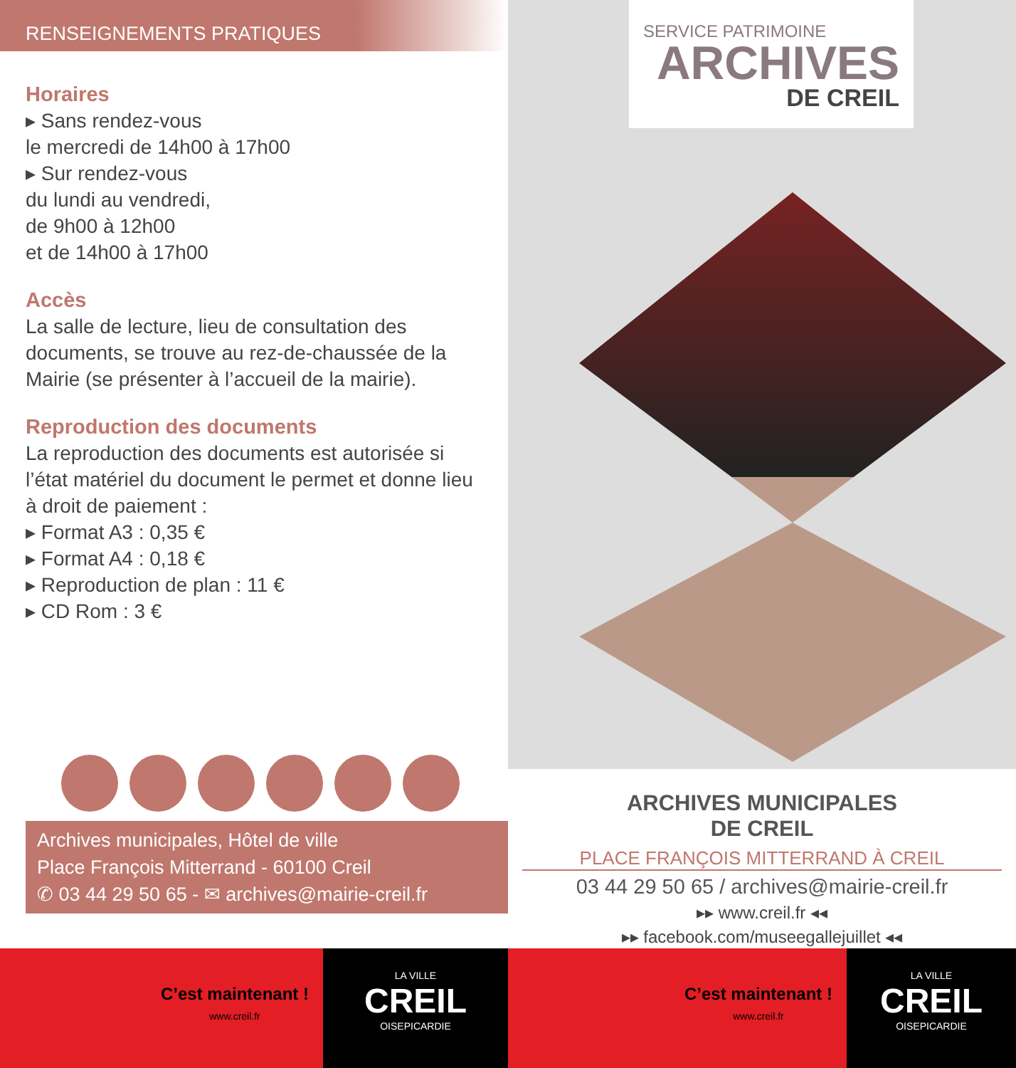RENSEIGNEMENTS PRATIQUES
Horaires
▸ Sans rendez-vous
le mercredi de 14h00 à 17h00
▸ Sur rendez-vous
du lundi au vendredi,
de 9h00 à 12h00
et de 14h00 à 17h00
Accès
La salle de lecture, lieu de consultation des documents, se trouve au rez-de-chaussée de la Mairie (se présenter à l’accueil de la mairie).
Reproduction des documents
La reproduction des documents est autorisée si l’état matériel du document le permet et donne lieu à droit de paiement :
▸ Format A3 : 0,35 €
▸ Format A4 : 0,18 €
▸ Reproduction de plan : 11 €
▸ CD Rom : 3 €
Archives municipales, Hôtel de ville
Place François Mitterrand - 60100 Creil
✆ 03 44 29 50 65 - ✉ archives@mairie-creil.fr
C’est maintenant !
www.creil.fr
LA VILLE
CREIL
OISEPICARDIE
SERVICE PATRIMOINE
ARCHIVES
DE CREIL
ARCHIVES MUNICIPALES
DE CREIL
PLACE FRANÇOIS MITTERRAND À CREIL
03 44 29 50 65 / archives@mairie-creil.fr
▸▸ www.creil.fr ◂◂
▸▸ facebook.com/museegallejuillet ◂◂
C’est maintenant !
www.creil.fr
LA VILLE
CREIL
OISEPICARDIE